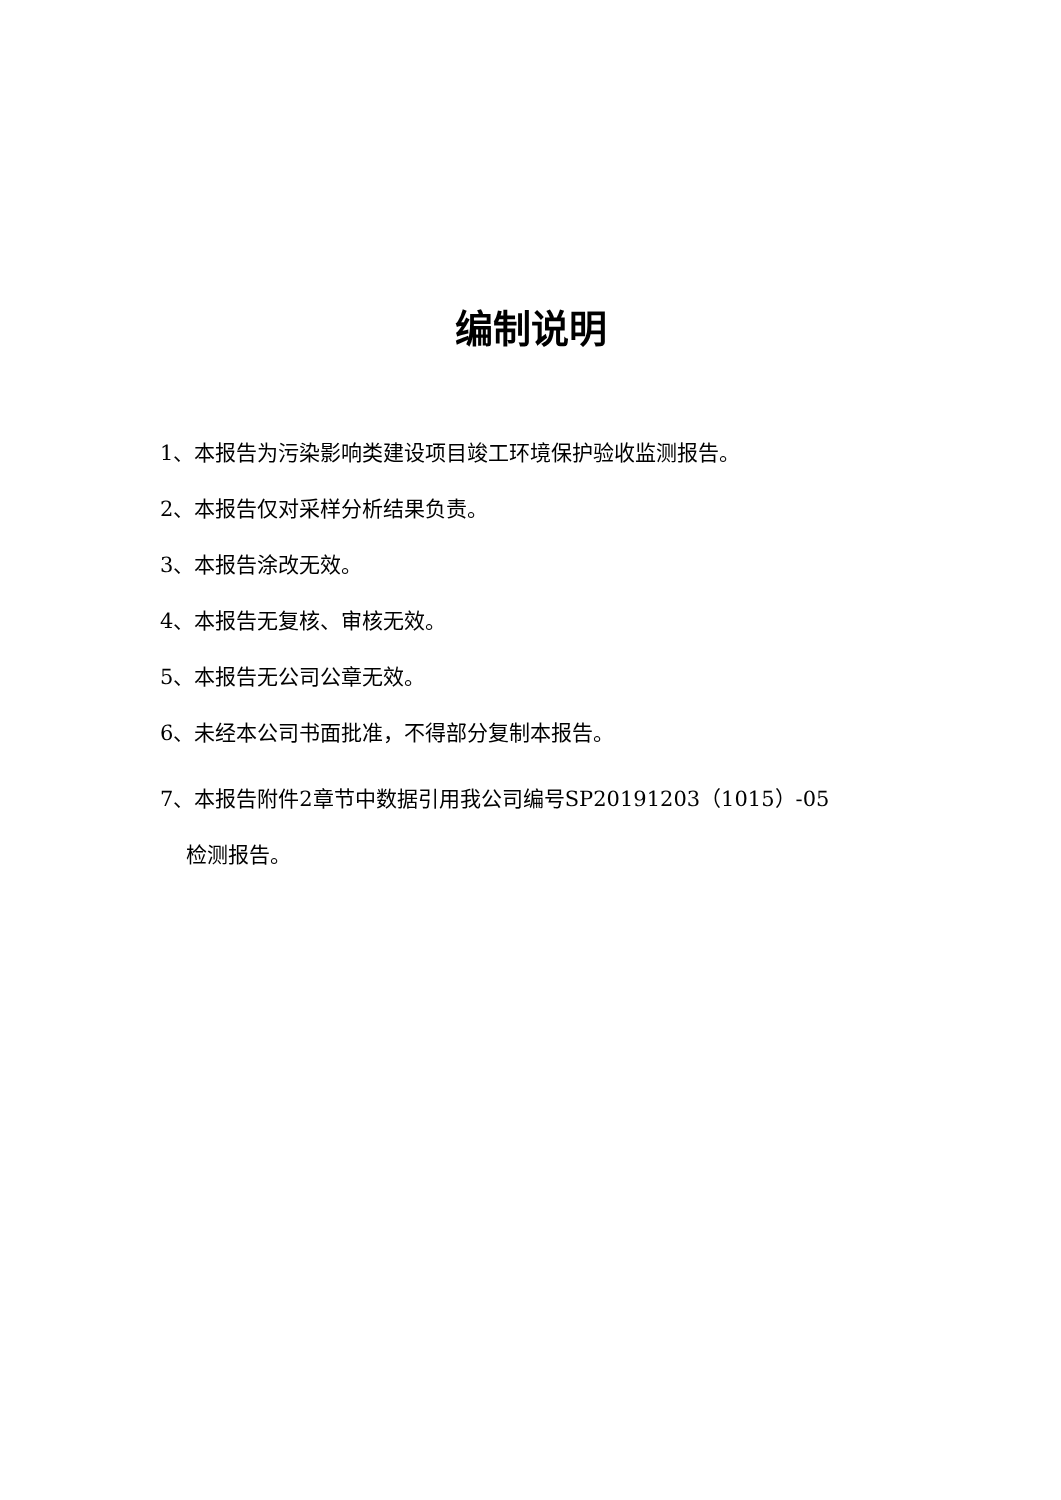编制说明
1、本报告为污染影响类建设项目竣工环境保护验收监测报告。
2、本报告仅对采样分析结果负责。
3、本报告涂改无效。
4、本报告无复核、审核无效。
5、本报告无公司公章无效。
6、未经本公司书面批准，不得部分复制本报告。
7、本报告附件2章节中数据引用我公司编号SP20191203（1015）-05
检测报告。